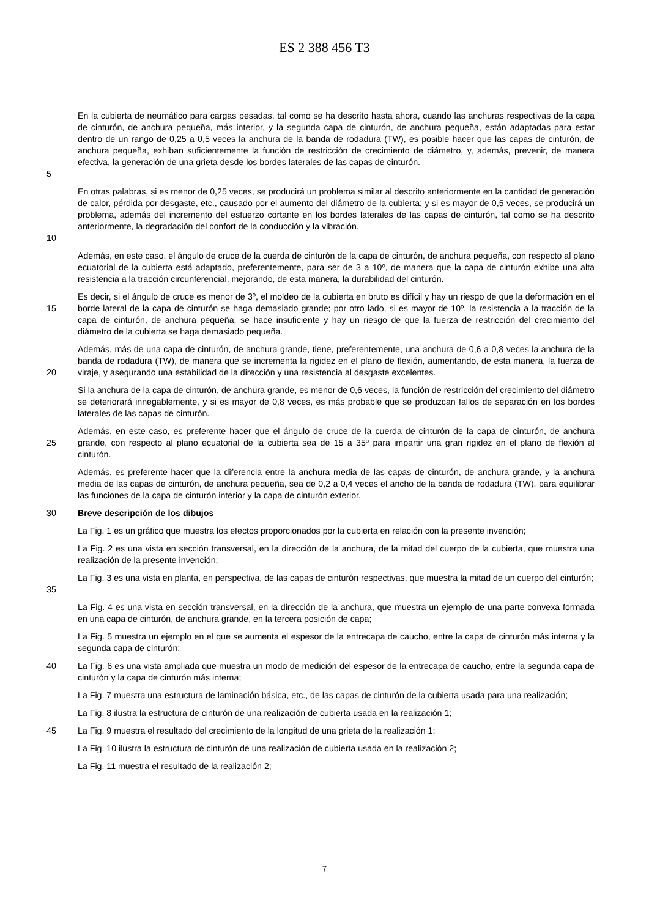ES 2 388 456 T3
5
En la cubierta de neumático para cargas pesadas, tal como se ha descrito hasta ahora, cuando las anchuras respectivas de la capa de cinturón, de anchura pequeña, más interior, y la segunda capa de cinturón, de anchura pequeña, están adaptadas para estar dentro de un rango de 0,25 a 0,5 veces la anchura de la banda de rodadura (TW), es posible hacer que las capas de cinturón, de anchura pequeña, exhiban suficientemente la función de restricción de crecimiento de diámetro, y, además, prevenir, de manera efectiva, la generación de una grieta desde los bordes laterales de las capas de cinturón.
10
En otras palabras, si es menor de 0,25 veces, se producirá un problema similar al descrito anteriormente en la cantidad de generación de calor, pérdida por desgaste, etc., causado por el aumento del diámetro de la cubierta; y si es mayor de 0,5 veces, se producirá un problema, además del incremento del esfuerzo cortante en los bordes laterales de las capas de cinturón, tal como se ha descrito anteriormente, la degradación del confort de la conducción y la vibración.
Además, en este caso, el ángulo de cruce de la cuerda de cinturón de la capa de cinturón, de anchura pequeña, con respecto al plano ecuatorial de la cubierta está adaptado, preferentemente, para ser de 3 a 10º, de manera que la capa de cinturón exhibe una alta resistencia a la tracción circunferencial, mejorando, de esta manera, la durabilidad del cinturón.
15
Es decir, si el ángulo de cruce es menor de 3º, el moldeo de la cubierta en bruto es difícil y hay un riesgo de que la deformación en el borde lateral de la capa de cinturón se haga demasiado grande; por otro lado, si es mayor de 10º, la resistencia a la tracción de la capa de cinturón, de anchura pequeña, se hace insuficiente y hay un riesgo de que la fuerza de restricción del crecimiento del diámetro de la cubierta se haga demasiado pequeña.
20
Además, más de una capa de cinturón, de anchura grande, tiene, preferentemente, una anchura de 0,6 a 0,8 veces la anchura de la banda de rodadura (TW), de manera que se incrementa la rigidez en el plano de flexión, aumentando, de esta manera, la fuerza de viraje, y asegurando una estabilidad de la dirección y una resistencia al desgaste excelentes.
Si la anchura de la capa de cinturón, de anchura grande, es menor de 0,6 veces, la función de restricción del crecimiento del diámetro se deteriorará innegablemente, y si es mayor de 0,8 veces, es más probable que se produzcan fallos de separación en los bordes laterales de las capas de cinturón.
25
Además, en este caso, es preferente hacer que el ángulo de cruce de la cuerda de cinturón de la capa de cinturón, de anchura grande, con respecto al plano ecuatorial de la cubierta sea de 15 a 35º para impartir una gran rigidez en el plano de flexión al cinturón.
Además, es preferente hacer que la diferencia entre la anchura media de las capas de cinturón, de anchura grande, y la anchura media de las capas de cinturón, de anchura pequeña, sea de 0,2 a 0,4 veces el ancho de la banda de rodadura (TW), para equilibrar las funciones de la capa de cinturón interior y la capa de cinturón exterior.
30
Breve descripción de los dibujos
La Fig. 1 es un gráfico que muestra los efectos proporcionados por la cubierta en relación con la presente invención;
La Fig. 2 es una vista en sección transversal, en la dirección de la anchura, de la mitad del cuerpo de la cubierta, que muestra una realización de la presente invención;
35
La Fig. 3 es una vista en planta, en perspectiva, de las capas de cinturón respectivas, que muestra la mitad de un cuerpo del cinturón;
La Fig. 4 es una vista en sección transversal, en la dirección de la anchura, que muestra un ejemplo de una parte convexa formada en una capa de cinturón, de anchura grande, en la tercera posición de capa;
La Fig. 5 muestra un ejemplo en el que se aumenta el espesor de la entrecapa de caucho, entre la capa de cinturón más interna y la segunda capa de cinturón;
40
La Fig. 6 es una vista ampliada que muestra un modo de medición del espesor de la entrecapa de caucho, entre la segunda capa de cinturón y la capa de cinturón más interna;
La Fig. 7 muestra una estructura de laminación básica, etc., de las capas de cinturón de la cubierta usada para una realización;
La Fig. 8 ilustra la estructura de cinturón de una realización de cubierta usada en la realización 1;
45
La Fig. 9 muestra el resultado del crecimiento de la longitud de una grieta de la realización 1;
La Fig. 10 ilustra la estructura de cinturón de una realización de cubierta usada en la realización 2;
La Fig. 11 muestra el resultado de la realización 2;
7